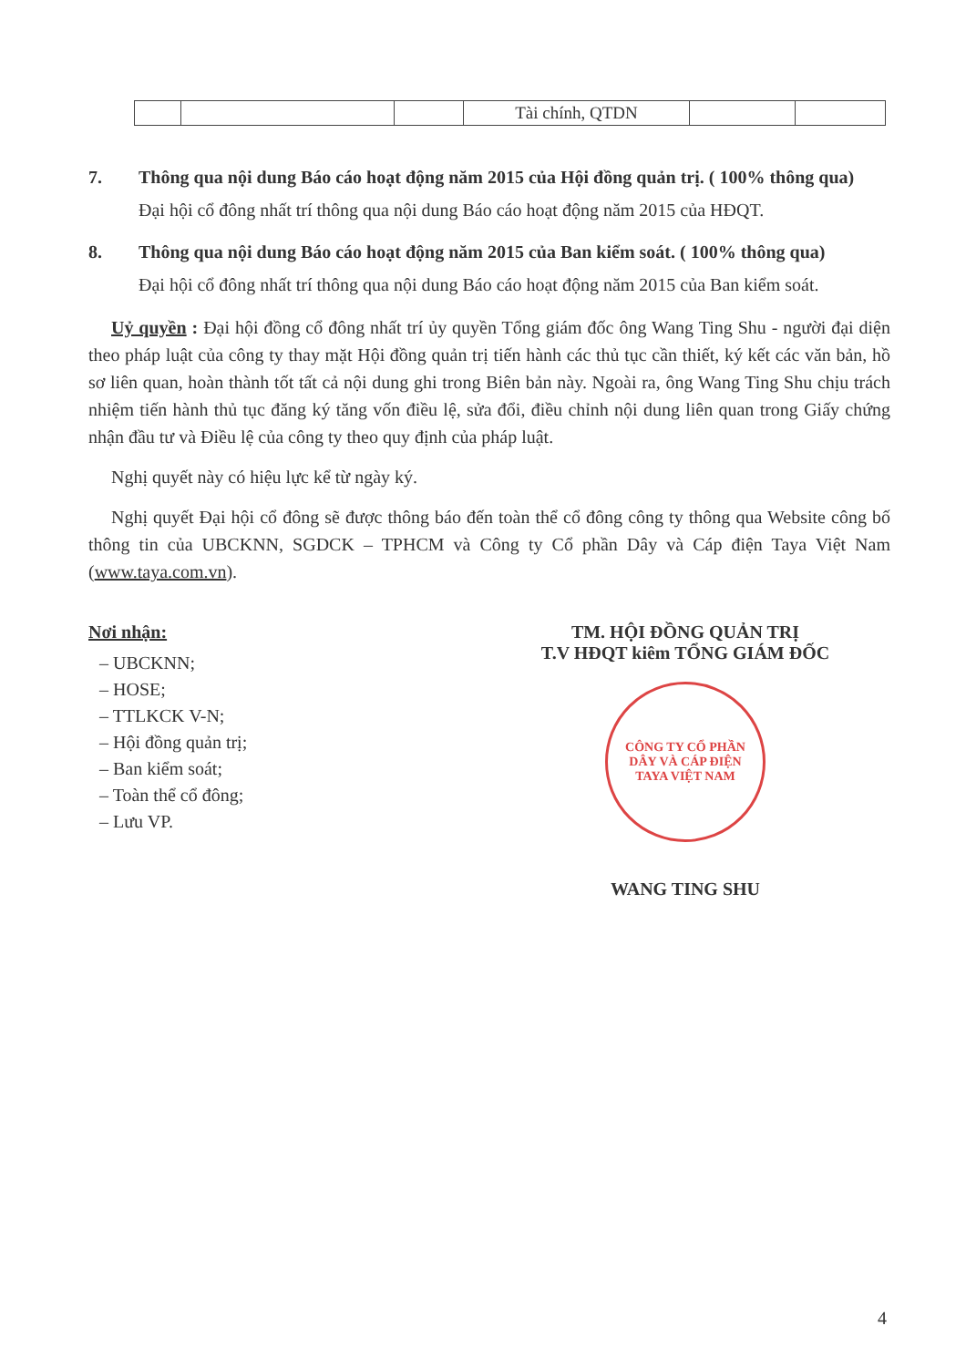| | | | Tài chính, QTDN | | |
7. Thông qua nội dung Báo cáo hoạt động năm 2015 của Hội đồng quản trị. ( 100% thông qua)
Đại hội cổ đông nhất trí thông qua nội dung Báo cáo hoạt động năm 2015 của HĐQT.
8. Thông qua nội dung Báo cáo hoạt động năm 2015 của Ban kiểm soát. ( 100% thông qua)
Đại hội cổ đông nhất trí thông qua nội dung Báo cáo hoạt động năm 2015 của Ban kiểm soát.
Uỷ quyền : Đại hội đồng cổ đông nhất trí ủy quyền Tổng giám đốc ông Wang Ting Shu - người đại diện theo pháp luật của công ty thay mặt Hội đồng quản trị tiến hành các thủ tục cần thiết, ký kết các văn bản, hồ sơ liên quan, hoàn thành tốt tất cả nội dung ghi trong Biên bản này. Ngoài ra, ông Wang Ting Shu chịu trách nhiệm tiến hành thủ tục đăng ký tăng vốn điều lệ, sửa đổi, điều chỉnh nội dung liên quan trong Giấy chứng nhận đầu tư và Điều lệ của công ty theo quy định của pháp luật.
Nghị quyết này có hiệu lực kể từ ngày ký.
Nghị quyết Đại hội cổ đông sẽ được thông báo đến toàn thể cổ đông công ty thông qua Website công bố thông tin của UBCKNN, SGDCK – TPHCM và Công ty Cổ phần Dây và Cáp điện Taya Việt Nam (www.taya.com.vn).
Nơi nhận:
– UBCKNN;
– HOSE;
– TTLKCK V-N;
– Hội đồng quản trị;
– Ban kiểm soát;
– Toàn thể cổ đông;
– Lưu VP.
TM. HỘI ĐỒNG QUẢN TRỊ
T.V HĐQT kiêm TỔNG GIÁM ĐỐC
CÔNG TY CỔ PHẦN
DÂY VÀ CÁP ĐIỆN
TAYA VIỆT NAM
WANG TING SHU
4